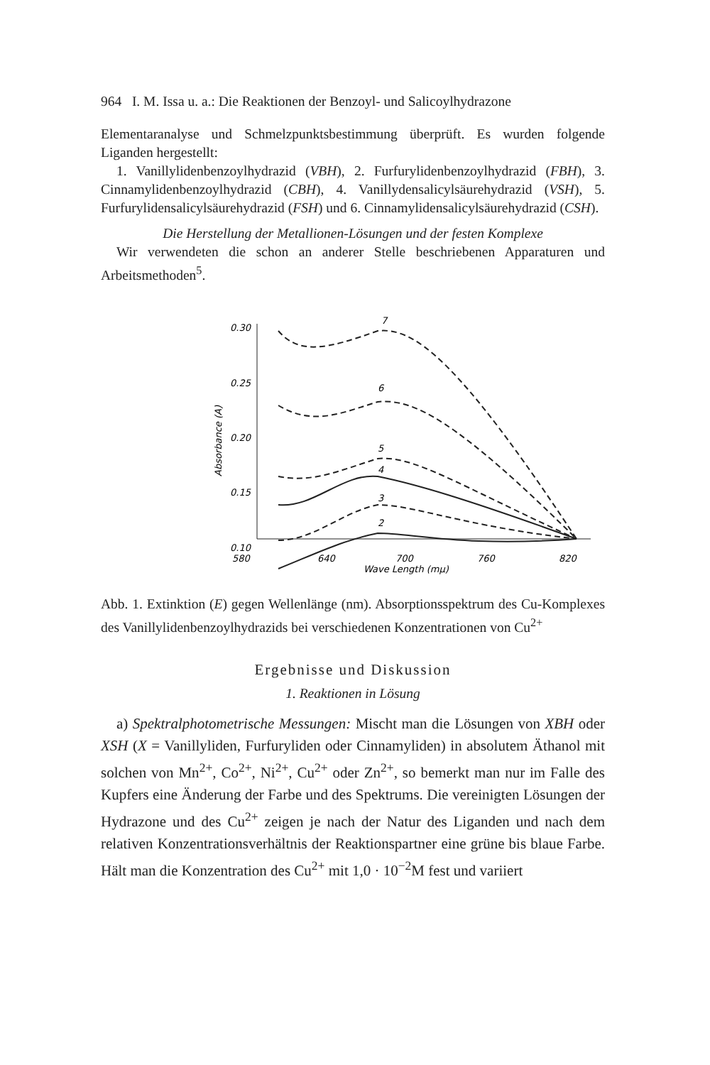964 I. M. Issa u. a.: Die Reaktionen der Benzoyl- und Salicoylhydrazone
Elementaranalyse und Schmelzpunktsbestimmung überprüft. Es wurden folgende Liganden hergestellt:
1. Vanillylidenbenzoylhydrazid (VBH), 2. Furfurylidenbenzoylhydrazid (FBH), 3. Cinnamylidenbenzoylhydrazid (CBH), 4. Vanillydensalicyl­säurehydrazid (VSH), 5. Furfurylidensalicylsäurehydrazid (FSH) und 6. Cinnamylidensalicylsäurehydrazid (CSH).
Die Herstellung der Metallionen-Lösungen und der festen Komplexe
Wir verwendeten die schon an anderer Stelle beschriebenen Apparaturen und Arbeitsmethoden<sup>5</sup>.
0.30
0.25
0.20
0.15
0.10
.
.
Absorbance (A)
580
640
700
760
820
Wave Length (mμ)
7
6
5
4
3
2
Abb. 1. Extinktion (E) gegen Wellenlänge (nm). Absorptionsspektrum des Cu-Komplexes des Vanillylidenbenzoylhydrazids bei verschiedenen Kon­zentrationen von Cu<sup>2+</sup>
Ergebnisse und Diskussion
1. Reaktionen in Lösung
a) Spektralphotometrische Messungen: Mischt man die Lösungen von XBH oder XSH (X = Vanillyliden, Furfuryliden oder Cinnamyliden) in absolutem Äthanol mit solchen von Mn<sup>2+</sup>, Co<sup>2+</sup>, Ni<sup>2+</sup>, Cu<sup>2+</sup> oder Zn<sup>2+</sup>, so bemerkt man nur im Falle des Kupfers eine Änderung der Farbe und des Spektrums. Die vereinigten Lösungen der Hydrazone und des Cu<sup>2+</sup> zeigen je nach der Natur des Liganden und nach dem relativen Konzen­trationsverhältnis der Reaktionspartner eine grüne bis blaue Farbe. Hält man die Konzentration des Cu<sup>2+</sup> mit 1,0 · 10<sup>−2</sup>M fest und variiert